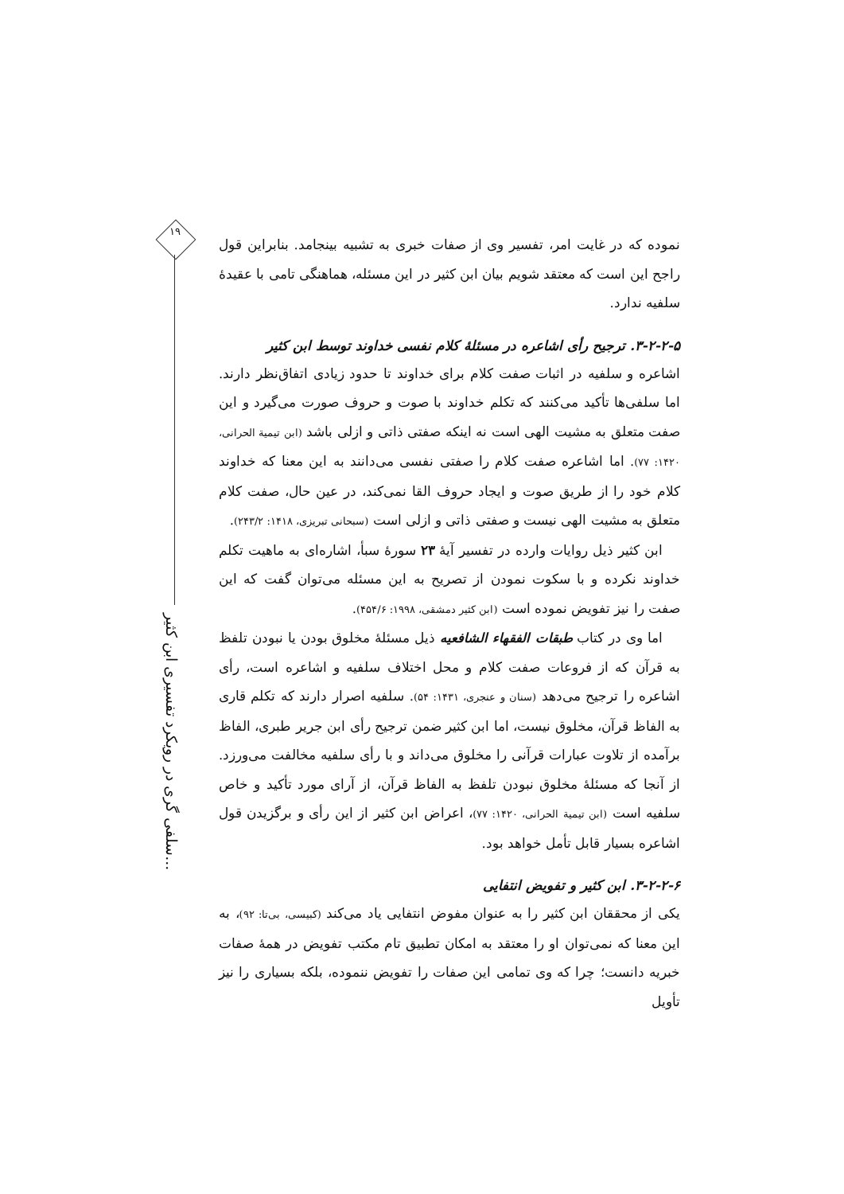۱۹
سلفی گری در رویکرد تفسیری ابن کثیر...
نموده که در غایت امر، تفسیر وی از صفات خبری به تشبیه بینجامد. بنابراین قول راجح این است که معتقد شویم بیان ابن کثیر در این مسئله، هماهنگی تامی با عقیدهٔ سلفیه ندارد.
۳-۲-۲-۵. ترجیح رأی اشاعره در مسئلهٔ کلام نفسی خداوند توسط ابن کثیر
اشاعره و سلفیه در اثبات صفت کلام برای خداوند تا حدود زیادی اتفاق‌نظر دارند. اما سلفی‌ها تأکید می‌کنند که تکلم خداوند با صوت و حروف صورت می‌گیرد و این صفت متعلق به مشیت الهی است نه اینکه صفتی ذاتی و ازلی باشد (ابن تیمیة الحرانی، ۱۴۲۰: ۷۷). اما اشاعره صفت کلام را صفتی نفسی می‌دانند به این معنا که خداوند کلام خود را از طریق صوت و ایجاد حروف القا نمی‌کند، در عین حال، صفت کلام متعلق به مشیت الهی نیست و صفتی ذاتی و ازلی است (سبحانی تبریزی، ۱۴۱۸: ۲۴۳/۲).
ابن کثیر ذیل روایات وارده در تفسیر آیهٔ ۲۳ سورهٔ سبأ، اشاره‌ای به ماهیت تکلم خداوند نکرده و با سکوت نمودن از تصریح به این مسئله می‌توان گفت که این صفت را نیز تفویض نموده است (ابن کثیر دمشقی، ۱۹۹۸: ۴۵۴/۶).
اما وی در کتاب طبقات الفقهاء الشافعیه ذیل مسئلهٔ مخلوق بودن یا نبودن تلفظ به قرآن که از فروعات صفت کلام و محل اختلاف سلفیه و اشاعره است، رأی اشاعره را ترجیح می‌دهد (سنان و عنجری، ۱۴۳۱: ۵۴). سلفیه اصرار دارند که تکلم قاری به الفاظ قرآن، مخلوق نیست، اما ابن کثیر ضمن ترجیح رأی ابن جریر طبری، الفاظ برآمده از تلاوت عبارات قرآنی را مخلوق می‌داند و با رأی سلفیه مخالفت می‌ورزد. از آنجا که مسئلهٔ مخلوق نبودن تلفظ به الفاظ قرآن، از آرای مورد تأکید و خاص سلفیه است (ابن تیمیة الحرانی، ۱۴۲۰: ۷۷)، اعراض ابن کثیر از این رأی و برگزیدن قول اشاعره بسیار قابل تأمل خواهد بود.
۳-۲-۲-۶. ابن کثیر و تفویض انتفایی
یکی از محققان ابن کثیر را به عنوان مفوض انتفایی یاد می‌کند (کبیسی، بی‌تا: ۹۲)، به این معنا که نمی‌توان او را معتقد به امکان تطبیق تام مکتب تفویض در همهٔ صفات خبریه دانست؛ چرا که وی تمامی این صفات را تفویض ننموده، بلکه بسیاری را نیز تأویل